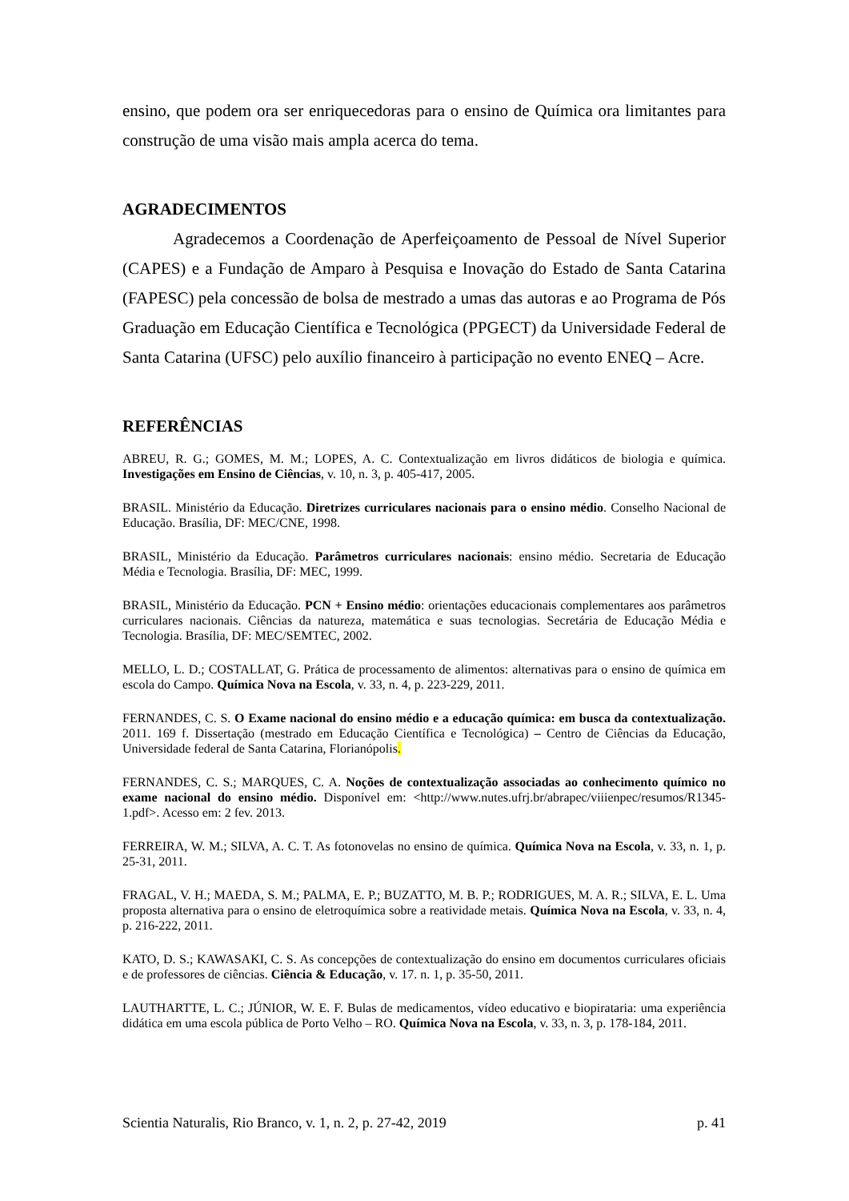ensino, que podem ora ser enriquecedoras para o ensino de Química ora limitantes para construção de uma visão mais ampla acerca do tema.
AGRADECIMENTOS
Agradecemos a Coordenação de Aperfeiçoamento de Pessoal de Nível Superior (CAPES) e a Fundação de Amparo à Pesquisa e Inovação do Estado de Santa Catarina (FAPESC) pela concessão de bolsa de mestrado a umas das autoras e ao Programa de Pós Graduação em Educação Científica e Tecnológica (PPGECT) da Universidade Federal de Santa Catarina (UFSC) pelo auxílio financeiro à participação no evento ENEQ – Acre.
REFERÊNCIAS
ABREU, R. G.; GOMES, M. M.; LOPES, A. C. Contextualização em livros didáticos de biologia e química. Investigações em Ensino de Ciências, v. 10, n. 3, p. 405-417, 2005.
BRASIL. Ministério da Educação. Diretrizes curriculares nacionais para o ensino médio. Conselho Nacional de Educação. Brasília, DF: MEC/CNE, 1998.
BRASIL, Ministério da Educação. Parâmetros curriculares nacionais: ensino médio. Secretaria de Educação Média e Tecnologia. Brasília, DF: MEC, 1999.
BRASIL, Ministério da Educação. PCN + Ensino médio: orientações educacionais complementares aos parâmetros curriculares nacionais. Ciências da natureza, matemática e suas tecnologias. Secretária de Educação Média e Tecnologia. Brasília, DF: MEC/SEMTEC, 2002.
MELLO, L. D.; COSTALLAT, G. Prática de processamento de alimentos: alternativas para o ensino de química em escola do Campo. Química Nova na Escola, v. 33, n. 4, p. 223-229, 2011.
FERNANDES, C. S. O Exame nacional do ensino médio e a educação química: em busca da contextualização. 2011. 169 f. Dissertação (mestrado em Educação Científica e Tecnológica) – Centro de Ciências da Educação, Universidade federal de Santa Catarina, Florianópolis.
FERNANDES, C. S.; MARQUES, C. A. Noções de contextualização associadas ao conhecimento químico no exame nacional do ensino médio. Disponível em: <http://www.nutes.ufrj.br/abrapec/viiienpec/resumos/R1345-1.pdf>. Acesso em: 2 fev. 2013.
FERREIRA, W. M.; SILVA, A. C. T. As fotonovelas no ensino de química. Química Nova na Escola, v. 33, n. 1, p. 25-31, 2011.
FRAGAL, V. H.; MAEDA, S. M.; PALMA, E. P.; BUZATTO, M. B. P.; RODRIGUES, M. A. R.; SILVA, E. L. Uma proposta alternativa para o ensino de eletroquímica sobre a reatividade metais. Química Nova na Escola, v. 33, n. 4, p. 216-222, 2011.
KATO, D. S.; KAWASAKI, C. S. As concepções de contextualização do ensino em documentos curriculares oficiais e de professores de ciências. Ciência & Educação, v. 17. n. 1, p. 35-50, 2011.
LAUTHARTTE, L. C.; JÚNIOR, W. E. F. Bulas de medicamentos, vídeo educativo e biopirataria: uma experiência didática em uma escola pública de Porto Velho – RO. Química Nova na Escola, v. 33, n. 3, p. 178-184, 2011.
Scientia Naturalis, Rio Branco, v. 1, n. 2, p. 27-42, 2019 p. 41